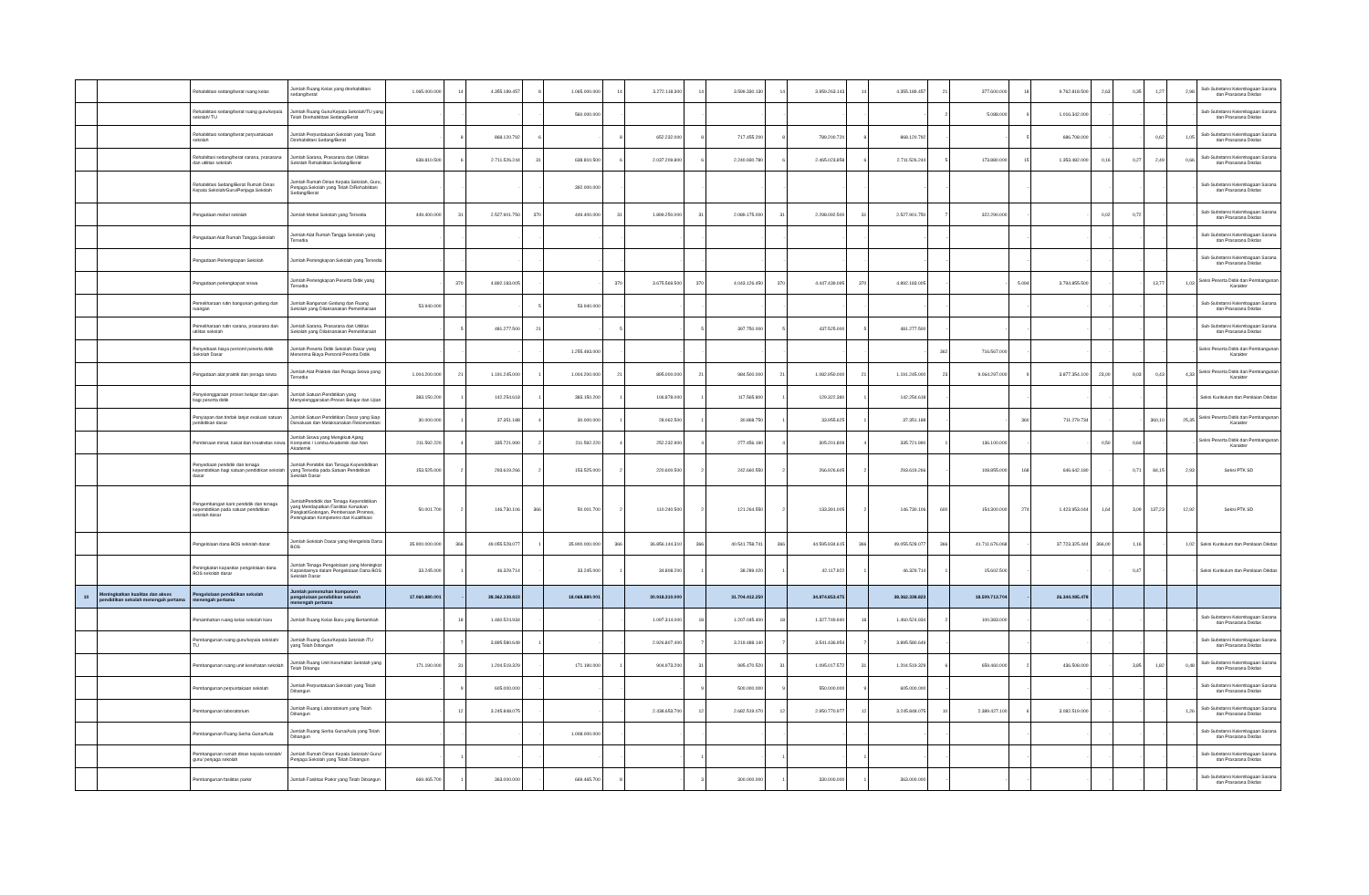| | | Rehabilitasi sedang/berat ruang kelas | Jumlah Ruang Kelas yang direhabilitasi sedang/berat | 1.065.000.000 | 14 | 4.355.189.457 | 8 | 1.065.000.000 | 14 | 3.272.118.300 | 14 | 3.599.330.130 | 14 | 3.959.263.143 | 14 | 4.355.189.457 | 21 | 377.600.000 | 18 | 9.762.818.500 | 2,63 | 0,35 | 1,27 | 2,98 | Sub-Substansi Kelembagaan Sarana dan Prasarana Dikdas |
| | | Rehabilitasi sedang/berat ruang guru/kepala sekolah/ TU | Jumlah Ruang Guru/Kepala Sekolah/TU yang Telah Direhabilitasi Sedang/Berat | - | - | - | - | 560.000.000 | - | | - | - | - | - | - | - | 2 | 5.088.000 | 9 | 1.016.342.000 | - | - | - | - | Sub-Substansi Kelembagaan Sarana dan Prasarana Dikdas |
| | | Rehabilitasi sedang/berat perpustakaan sekolah | Jumlah Perpustakaan Sekolah yang Telah Direhabilitasi Sedang/Berat | - | 8 | 868.120.792 | 6 | - | 8 | 652.232.000 | 8 | 717.455.200 | 8 | 789.200.720 | 8 | 868.120.792 | - | - | 5 | 686.708.000 | - | - | 0,62 | 1,05 | Sub-Substansi Kelembagaan Sarana dan Prasarana Dikdas |
| | | Rehabiltasi sedang/berat sarana, prasarana dan utilitas sekolah | Jumlah Sarana, Prasarana dan Utilitas Sekolah Rehabilitasi Sedang/Berat | 638.810.500 | 6 | 2.711.526.244 | 31 | 638.810.500 | 6 | 2.037.209.800 | 6 | 2.240.930.780 | 6 | 2.465.023.858 | 6 | 2.711.526.244 | 5 | 173.880.000 | 15 | 1.353.482.000 | 0,16 | 0,27 | 2,49 | 0,66 | Sub-Substansi Kelembagaan Sarana dan Prasarana Dikdas |
| | | Rehabilitasi Sedang/Berat Rumah Dinas Kepala Sekolah/Guru/Penjaga Sekolah | Jumlah Rumah Dinas Kepala Sekolah, Guru, Penjaga Sekolah yang Telah DiRehabilitasi Sedang/Berat | - | - | - | - | 392.000.000 | - | | - | - | - | - | - | - | - | | - | | - | - | - | - | Sub-Substansi Kelembagaan Sarana dan Prasarana Dikdas |
| | | Pengadaan mebel sekolah | Jumlah Mebel Sekolah yang Tersedia | 449.400.000 | 31 | 2.527.901.750 | 370 | 449.400.000 | 31 | 1.899.250.000 | 31 | 2.089.175.000 | 31 | 2.298.092.500 | 31 | 2.527.901.750 | 7 | 322.290.000 | - | - | 0,02 | 0,72 | - | - | Sub-Substansi Kelembagaan Sarana dan Prasarana Dikdas |
| | | Pengadaan Alat Rumah Tangga Sekolah | Jumlah Alat Rumah Tangga Sekolah yang Tersedia | - | - | - | - | - | - | - | - | - | - | - | - | - | - | | - | - | - | - | - | - | Sub-Substansi Kelembagaan Sarana dan Prasarana Dikdas |
| | | Pengadaan Perlengkapan Sekolah | Jumlah Perlengkapan Sekolah yang Tersedia | - | - | - | - | - | - | - | - | - | - | - | - | - | - | | - | - | - | - | - | - | Sub-Substansi Kelembagaan Sarana dan Prasarana Dikdas |
| | | Pengadaan perlengkapan siswa | Jumlah Perlengkapan Peserta Didik yang Tersedia | - | 370 | 4.892.183.005 | - | - | 370 | 3.675.569.500 | 370 | 4.043.126.450 | 370 | 4.447.439.095 | 370 | 4.892.183.005 | - | - | 5.094 | 3.794.855.500 | - | - | 13,77 | 1,03 | Seksi Peserta Didik dan Pembangunan Karakter |
| | | Pemeliharaan rutin bangunan gedung dan ruangan | Jumlah Bangunan Gedung dan Ruang Sekolah yang Dilaksanakan Pemeliharaan | 53.940.000 | - | - | 5 | 53.940.000 | - | - | - | - | - | - | - | - | - | | - | - | - | - | - | - | Sub-Substansi Kelembagaan Sarana dan Prasarana Dikdas |
| | | Pemeliharaan rutin sarana, prasarana dan utilitas sekolah | Jumlah Sarana, Prasarana dan Utilitas Sekolah yang Dilaksanakan Pemeliharaan | - | 5 | 481.277.500 | 21 | - | 5 | - | 5 | 397.750.000 | 5 | 437.525.000 | 5 | 481.277.500 | - | - | - | - | - | - | - | - | Sub-Substansi Kelembagaan Sarana dan Prasarana Dikdas |
| | | Penyediaan biaya personil peserta didik Sekolah Dasar | Jumlah Peserta Didik Sekolah Dasar yang Menerima Biaya Personil Peserta Didik | - | - | - | - | 1.255.493.000 | - | - | - | - | - | - | - | - | 362 | 716.567.000 | - | - | - | - | - | - | Seksi Peserta Didik dan Pembangunan Karakter |
| | | Pengadaan alat praktik dan peraga siswa | Jumlah Alat Praktek dan Peraga Siswa yang Tersedia | 1.004.200.000 | 21 | 1.191.245.000 | 1 | 1.004.200.000 | 21 | 895.000.000 | 21 | 984.500.000 | 21 | 1.082.950.000 | 21 | 1.191.245.000 | 23 | 9.064.297.000 | 9 | 3.877.354.100 | 23,00 | 9,03 | 0,43 | 4,33 | Seksi Peserta Didik dan Pembangunan Karakter |
| | | Penyelenggaraan proses belajar dan ujian bagi peserta didik | Jumlah Satuan Pendidikan yang Menyelenggarakan Proses Belajar dan Ujian | 383.150.200 | 1 | 142.254.618 | 1 | 383.150.200 | 1 | 106.878.000 | 1 | 117.565.800 | 1 | 129.322.380 | 1 | 142.254.618 | - | | - | - | - | - | - | - | Seksi Kurikulum dan Penilaian Dikdas |
| | | Penyiapan dan tindak lanjut evaluasi satuan pendidikan dasar | Jumlah Satuan Pendidikan Dasar yang Siap Dievaluasi dan Melaksanakan Rekomendasi | 30.000.000 | 1 | 37.351.188 | 4 | 30.000.000 | 1 | 28.062.500 | 1 | 30.868.750 | 1 | 33.955.625 | 1 | 37.351.188 | - | - | 360 | 711.279.734 | - | - | 360,10 | 25,35 | Seksi Peserta Didik dan Pembangunan Karakter |
| | | Pembinaan minat, bakat dan kreativitas siswa | Jumlah Siswa yang Mengikuti Ajang Kompetisi / Lomba Akademik dan Non Akademik | 211.592.220 | 4 | 335.721.990 | 2 | 211.592.220 | 4 | 252.232.900 | 4 | 277.456.190 | 4 | 305.201.809 | 4 | 335.721.990 | 1 | 136.100.000 | - | - | 0,50 | 0,64 | - | - | Seksi Peserta Didik dan Pembangunan Karakter |
| | | Penyediaan pendidik dan tenaga kependidikan bagi satuan pendidikan sekolah dasar | Jumlah Pendidik dan Tenaga Kependidikan yang Tersedia pada Satuan Pendidikan Sekolah Dasar | 153.525.000 | 2 | 293.619.266 | 2 | 153.525.000 | 2 | 220.600.500 | 2 | 242.660.550 | 2 | 266.926.605 | 2 | 293.619.266 | - | 108.855.000 | 168 | 646.642.180 | - | 0,71 | 84,15 | 2,93 | Seksi PTK SD |
| | | Pengembangan karir pendidik dan tenaga kependidikan pada satuan pendidikan sekolah dasar | JumlahPendidik dan Tenaga Kependidikan yang Mendapatkan Fasilitas Kenaikan Pangkat/Golongan, Pemberiaan Promosi, Peningkatan Kompetensi dan Kualifikasi | 50.001.700 | 2 | 146.730.106 | 366 | 50.001.700 | 2 | 110.240.500 | 2 | 121.264.550 | 2 | 133.391.005 | 2 | 146.730.106 | 600 | 154.300.000 | 274 | 1.423.953.044 | 1,64 | 3,09 | 137,23 | 12,92 | Seksi PTK SD |
| | | Pengelolaan dana BOS sekolah dasar | Jumlah Sekolah Dasar yang Mengelola Dana BOS | 35.900.000.000 | 366 | 49.055.528.077 | 1 | 35.900.000.000 | 366 | 36.856.144.310 | 366 | 40.541.758.741 | 366 | 44.595.934.615 | 366 | 49.055.528.077 | 366 | 41.711.676.068 | - | 37.723.325.444 | 366,00 | 1,16 | - | 1,02 | Seksi Kurikulum dan Penilaian Dikdas |
| | | Peningkatan kapasitas pengelolaan dana BOS sekolah dasar | Jumlah Tenaga Pengelolaan yang Meningkat Kapasitasnya dalam Pengelolaan Dana BOS Sekolah Dasar | 33.245.000 | 1 | 46.329.714 | - | 33.245.000 | 1 | 34.808.200 | 1 | 38.289.020 | 1 | 42.117.922 | 1 | 46.329.714 | 1 | 15.602.500 | - | - | - | 0,47 | - | - | Seksi Kurikulum dan Penilaian Dikdas |
| 10 | Meningkatkan kualitas dan akses pendidikan sekolah menengah pertama | Pengelolaan pendidikan sekolah menengah pertama | Jumlah pemenuhan komponen pengelolaan pendidikan sekolah menengah pertama | 17.060.880.001 | - | 38.362.338.823 | | 18.068.880.001 | | 30.918.310.000 | | 31.704.412.250 | | 34.874.853.475 | | 38.362.338.823 | | 18.509.713.704 | - | 26.344.085.478 | | | | | |
| | | Penambahan ruang kelas sekolah baru | Jumlah Ruang Kelas Baru yang Bertambah | - | 18 | 1.460.524.934 | - | - | - | 1.097.314.000 | 18 | 1.207.045.400 | 18 | 1.327.749.940 | 18 | 1.460.524.934 | 2 | 100.383.000 | - | - | - | - | - | - | Sub-Substansi Kelembagaan Sarana dan Prasarana Dikdas |
| | | Pembangunan ruang guru/kepala sekolah/ TU | Jumlah Ruang Guru/Kepala Sekolah /TU yang Telah Dibangun | - | 7 | 3.895.580.649 | 1 | - | - | 2.926.807.400 | 7 | 3.219.488.140 | 7 | 3.541.436.954 | 7 | 3.895.580.649 | - | | - | - | - | - | - | - | Sub-Substansi Kelembagaan Sarana dan Prasarana Dikdas |
| | | Pembangunan ruang unit kesehatan sekolah | Jumlah Ruang Unit Kesehatan Sekolah yang Telah Dibangu | 171.190.000 | 31 | 1.204.519.329 | - | 171.190.000 | 1 | 904.973.200 | 31 | 995.470.520 | 31 | 1.095.017.572 | 31 | 1.204.519.329 | 6 | 659.460.000 | 2 | 436.508.000 | - | 3,85 | 1,82 | 0,48 | Sub-Substansi Kelembagaan Sarana dan Prasarana Dikdas |
| | | Pembangunan perpustakaan sekolah | Jumlah Perpustakaan Sekolah yang Telah Dibangun | - | 9 | 605.000.000 | - | - | - | - | 9 | 500.000.000 | 9 | 550.000.000 | 9 | 605.000.000 | - | | - | - | - | - | - | - | Sub-Substansi Kelembagaan Sarana dan Prasarana Dikdas |
| | | Pembangunan laboratorium | Jumlah Ruang Laboratorium yang Telah Dibangun | - | 12 | 3.245.848.075 | - | - | - | 2.438.653.700 | 12 | 2.682.519.070 | 12 | 2.950.770.977 | 12 | 3.245.848.075 | 10 | 2.389.427.100 | 6 | 3.082.519.000 | - | - | - | 1,26 | Sub-Substansi Kelembagaan Sarana dan Prasarana Dikdas |
| | | Pembangunan Ruang Serba Guna/Aula | Jumlah Ruang Serba Guna/Aula yang Telah Dibangun | - | - | - | - | 1.008.000.000 | - | - | - | - | - | - | - | - | - | | - | - | - | - | - | - | Sub-Substansi Kelembagaan Sarana dan Prasarana Dikdas |
| | | Pembangunan rumah dinas kepala sekolah/ guru/ penjaga sekolah | Jumlah Rumah Dinas Kepala Sekolah/ Guru/ Penjaga Sekolah yang Telah Dibangun | - | 1 | - | - | - | - | - | 1 | - | 1 | - | 1 | - | - | | - | - | - | - | - | - | Sub-Substansi Kelembagaan Sarana dan Prasarana Dikdas |
| | | Pembangunan fasilitas parkir | Jumlah Fasilitas Parkir yang Telah Dibangun | 669.465.700 | 1 | 363.000.000 | - | 669.465.700 | 8 | - | 3 | 300.000.000 | 1 | 330.000.000 | 1 | 363.000.000 | - | - | - | - | - | - | - | - | Sub-Substansi Kelembagaan Sarana dan Prasarana Dikdas |